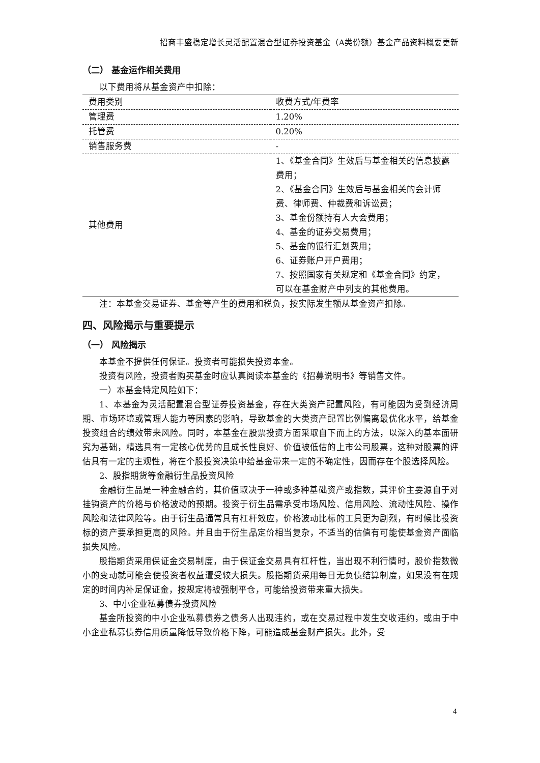招商丰盛稳定增长灵活配置混合型证券投资基金（A类份额）基金产品资料概要更新
（二） 基金运作相关费用
以下费用将从基金资产中扣除：
| 费用类别 | 收费方式/年费率 |
| 管理费 | 1.20% |
| 托管费 | 0.20% |
| 销售服务费 | - |
| 其他费用 | 1、《基金合同》生效后与基金相关的信息披露费用； 2、《基金合同》生效后与基金相关的会计师费、律师费、仲裁费和诉讼费； 3、基金份额持有人大会费用； 4、基金的证券交易费用； 5、基金的银行汇划费用； 6、证券账户开户费用； 7、按照国家有关规定和《基金合同》约定，可以在基金财产中列支的其他费用。 |
注：本基金交易证券、基金等产生的费用和税负，按实际发生额从基金资产扣除。
四、风险揭示与重要提示
（一） 风险揭示
本基金不提供任何保证。投资者可能损失投资本金。
投资有风险，投资者购买基金时应认真阅读本基金的《招募说明书》等销售文件。
一）本基金特定风险如下：
1、本基金为灵活配置混合型证券投资基金，存在大类资产配置风险，有可能因为受到经济周期、市场环境或管理人能力等因素的影响，导致基金的大类资产配置比例偏离最优化水平，给基金投资组合的绩效带来风险。同时，本基金在股票投资方面采取自下而上的方法，以深入的基本面研究为基础，精选具有一定核心优势的且成长性良好、价值被低估的上市公司股票，这种对股票的评估具有一定的主观性，将在个股投资决策中给基金带来一定的不确定性，因而存在个股选择风险。
2、股指期货等金融衍生品投资风险
金融衍生品是一种金融合约，其价值取决于一种或多种基础资产或指数，其评价主要源自于对挂钩资产的价格与价格波动的预期。投资于衍生品需承受市场风险、信用风险、流动性风险、操作风险和法律风险等。由于衍生品通常具有杠杆效应，价格波动比标的工具更为剧烈，有时候比投资标的资产要承担更高的风险。并且由于衍生品定价相当复杂，不适当的估值有可能使基金资产面临损失风险。
股指期货采用保证金交易制度，由于保证金交易具有杠杆性，当出现不利行情时，股价指数微小的变动就可能会使投资者权益遭受较大损失。股指期货采用每日无负债结算制度，如果没有在规定的时间内补足保证金，按规定将被强制平仓，可能给投资带来重大损失。
3、中小企业私募债券投资风险
基金所投资的中小企业私募债券之债务人出现违约，或在交易过程中发生交收违约，或由于中小企业私募债券信用质量降低导致价格下降，可能造成基金财产损失。此外，受
4